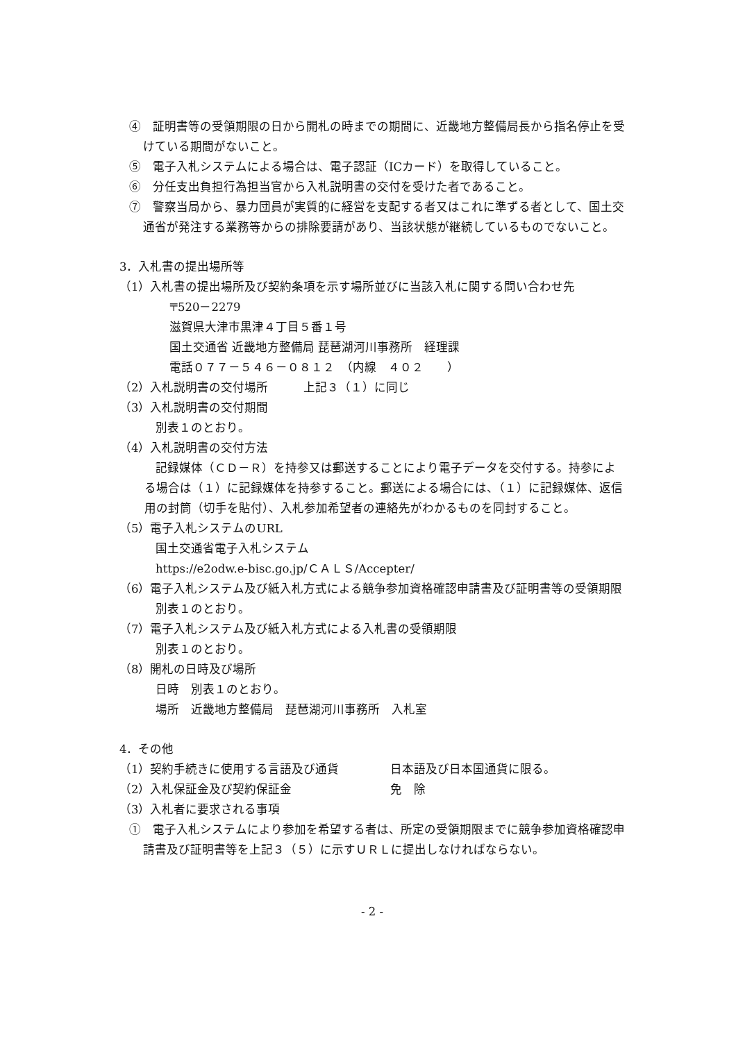④　証明書等の受領期限の日から開札の時までの期間に、近畿地方整備局長から指名停止を受けている期間がないこと。
⑤　電子入札システムによる場合は、電子認証（ICカード）を取得していること。
⑥　分任支出負担行為担当官から入札説明書の交付を受けた者であること。
⑦　警察当局から、暴力団員が実質的に経営を支配する者又はこれに準ずる者として、国土交通省が発注する業務等からの排除要請があり、当該状態が継続しているものでないこと。
3．入札書の提出場所等
（1）入札書の提出場所及び契約条項を示す場所並びに当該入札に関する問い合わせ先
〒520－2279
滋賀県大津市黒津４丁目５番１号
国土交通省 近畿地方整備局 琵琶湖河川事務所　経理課
電話０７７－５４６－０８１２　（内線　４０２　　）
（2）入札説明書の交付場所　　　上記３（１）に同じ
（3）入札説明書の交付期間
別表１のとおり。
（4）入札説明書の交付方法
記録媒体（ＣＤ－Ｒ）を持参又は郵送することにより電子データを交付する。持参による場合は（１）に記録媒体を持参すること。郵送による場合には、（１）に記録媒体、返信用の封筒（切手を貼付）、入札参加希望者の連絡先がわかるものを同封すること。
（5）電子入札システムのURL
国土交通省電子入札システム
https://e2odw.e-bisc.go.jp/ＣＡＬＳ/Accepter/
（6）電子入札システム及び紙入札方式による競争参加資格確認申請書及び証明書等の受領期限
別表１のとおり。
（7）電子入札システム及び紙入札方式による入札書の受領期限
別表１のとおり。
（8）開札の日時及び場所
日時　別表１のとおり。
場所　近畿地方整備局　琵琶湖河川事務所　入札室
4．その他
（1）契約手続きに使用する言語及び通貨 日本語及び日本国通貨に限る。
（2）入札保証金及び契約保証金 免　除
（3）入札者に要求される事項
①　電子入札システムにより参加を希望する者は、所定の受領期限までに競争参加資格確認申請書及び証明書等を上記３（５）に示すＵＲＬに提出しなければならない。
- 2 -